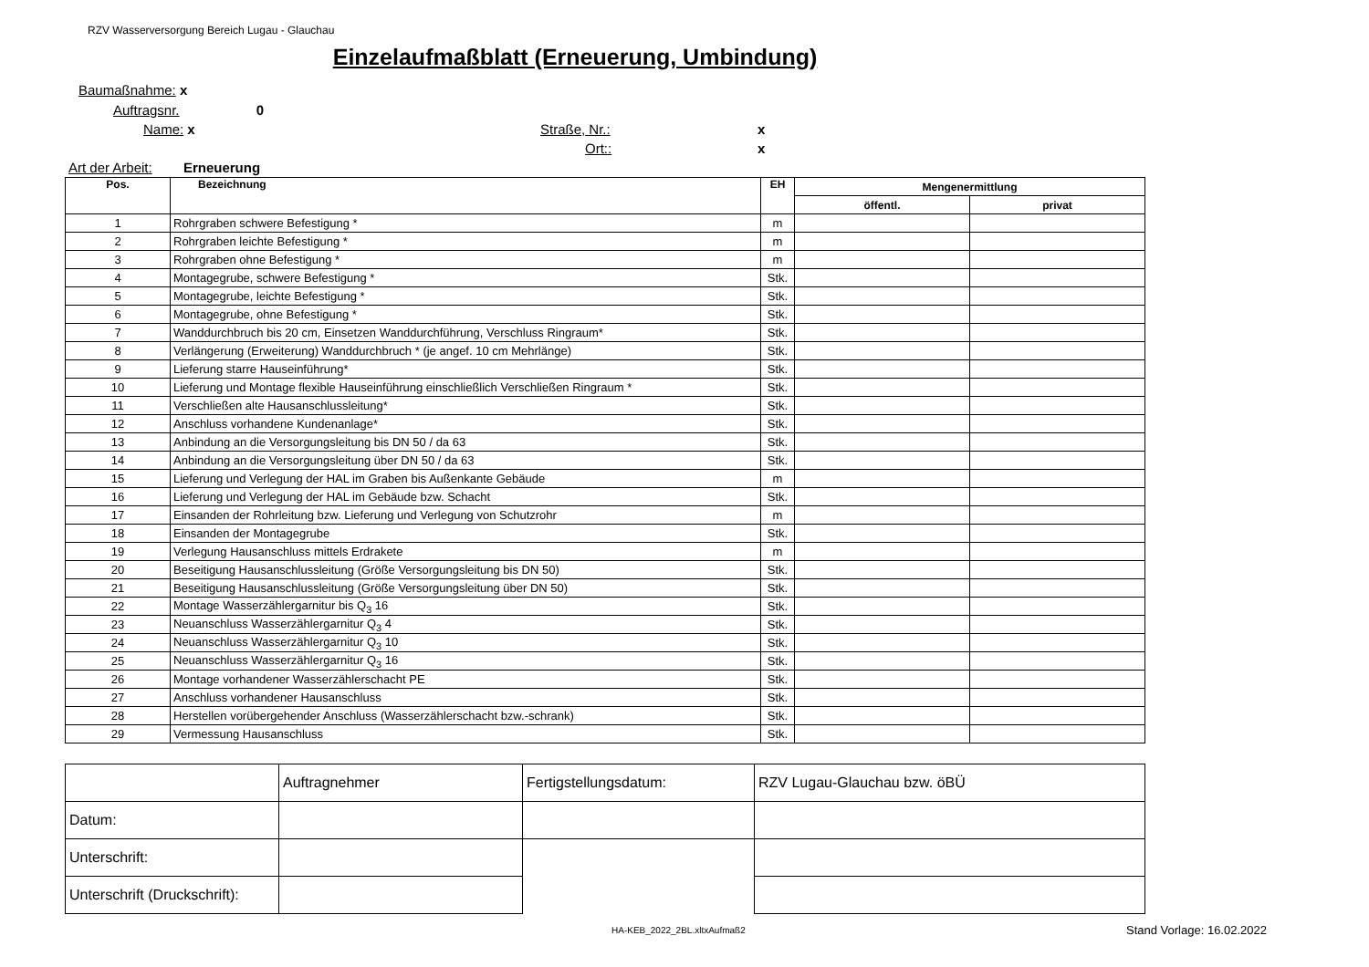RZV Wasserversorgung Bereich Lugau - Glauchau
Einzelaufmaßblatt (Erneuerung, Umbindung)
Baumaßnahme: x
Auftragsnr. 0
Name: x Straße, Nr.: x
Ort:: x
Art der Arbeit: Erneuerung
| Pos. | Bezeichnung | EH | Mengenermittlung | |
| --- | --- | --- | --- | --- |
| | | | öffentl. | privat |
| 1 | Rohrgraben schwere Befestigung * | m | | |
| 2 | Rohrgraben leichte Befestigung * | m | | |
| 3 | Rohrgraben ohne Befestigung * | m | | |
| 4 | Montagegrube, schwere Befestigung * | Stk. | | |
| 5 | Montagegrube, leichte Befestigung * | Stk. | | |
| 6 | Montagegrube, ohne Befestigung * | Stk. | | |
| 7 | Wanddurchbruch bis 20 cm, Einsetzen Wanddurchführung, Verschluss Ringraum* | Stk. | | |
| 8 | Verlängerung (Erweiterung) Wanddurchbruch * (je angef. 10 cm Mehrlänge) | Stk. | | |
| 9 | Lieferung starre Hauseinführung* | Stk. | | |
| 10 | Lieferung und Montage flexible Hauseinführung einschließlich Verschließen Ringraum * | Stk. | | |
| 11 | Verschließen alte Hausanschlussleitung* | Stk. | | |
| 12 | Anschluss vorhandene Kundenanlage* | Stk. | | |
| 13 | Anbindung an die Versorgungsleitung bis DN 50 / da 63 | Stk. | | |
| 14 | Anbindung an die Versorgungsleitung über DN 50 / da 63 | Stk. | | |
| 15 | Lieferung und Verlegung der HAL im Graben bis Außenkante Gebäude | m | | |
| 16 | Lieferung und Verlegung der HAL im Gebäude bzw. Schacht | Stk. | | |
| 17 | Einsanden der Rohrleitung bzw. Lieferung und Verlegung von Schutzrohr | m | | |
| 18 | Einsanden der Montagegrube | Stk. | | |
| 19 | Verlegung Hausanschluss mittels Erdrakete | m | | |
| 20 | Beseitigung Hausanschlussleitung (Größe Versorgungsleitung bis DN 50) | Stk. | | |
| 21 | Beseitigung Hausanschlussleitung (Größe Versorgungsleitung über DN 50) | Stk. | | |
| 22 | Montage Wasserzählergarnitur bis Q<sub>3</sub> 16 | Stk. | | |
| 23 | Neuanschluss Wasserzählergarnitur Q<sub>3</sub> 4 | Stk. | | |
| 24 | Neuanschluss Wasserzählergarnitur Q<sub>3</sub> 10 | Stk. | | |
| 25 | Neuanschluss Wasserzählergarnitur Q<sub>3</sub> 16 | Stk. | | |
| 26 | Montage vorhandener Wasserzählerschacht PE | Stk. | | |
| 27 | Anschluss vorhandener Hausanschluss | Stk. | | |
| 28 | Herstellen vorübergehender Anschluss (Wasserzählerschacht bzw.-schrank) | Stk. | | |
| 29 | Vermessung Hausanschluss | Stk. | | |
| | Auftragnehmer | Fertigstellungsdatum: | RZV Lugau-Glauchau bzw. öBÜ |
| Datum: | | | |
| Unterschrift: | | | |
| Unterschrift (Druckschrift): | | | |
HA-KEB_2022_2BL.xltxAufmaß2 Stand Vorlage: 16.02.2022